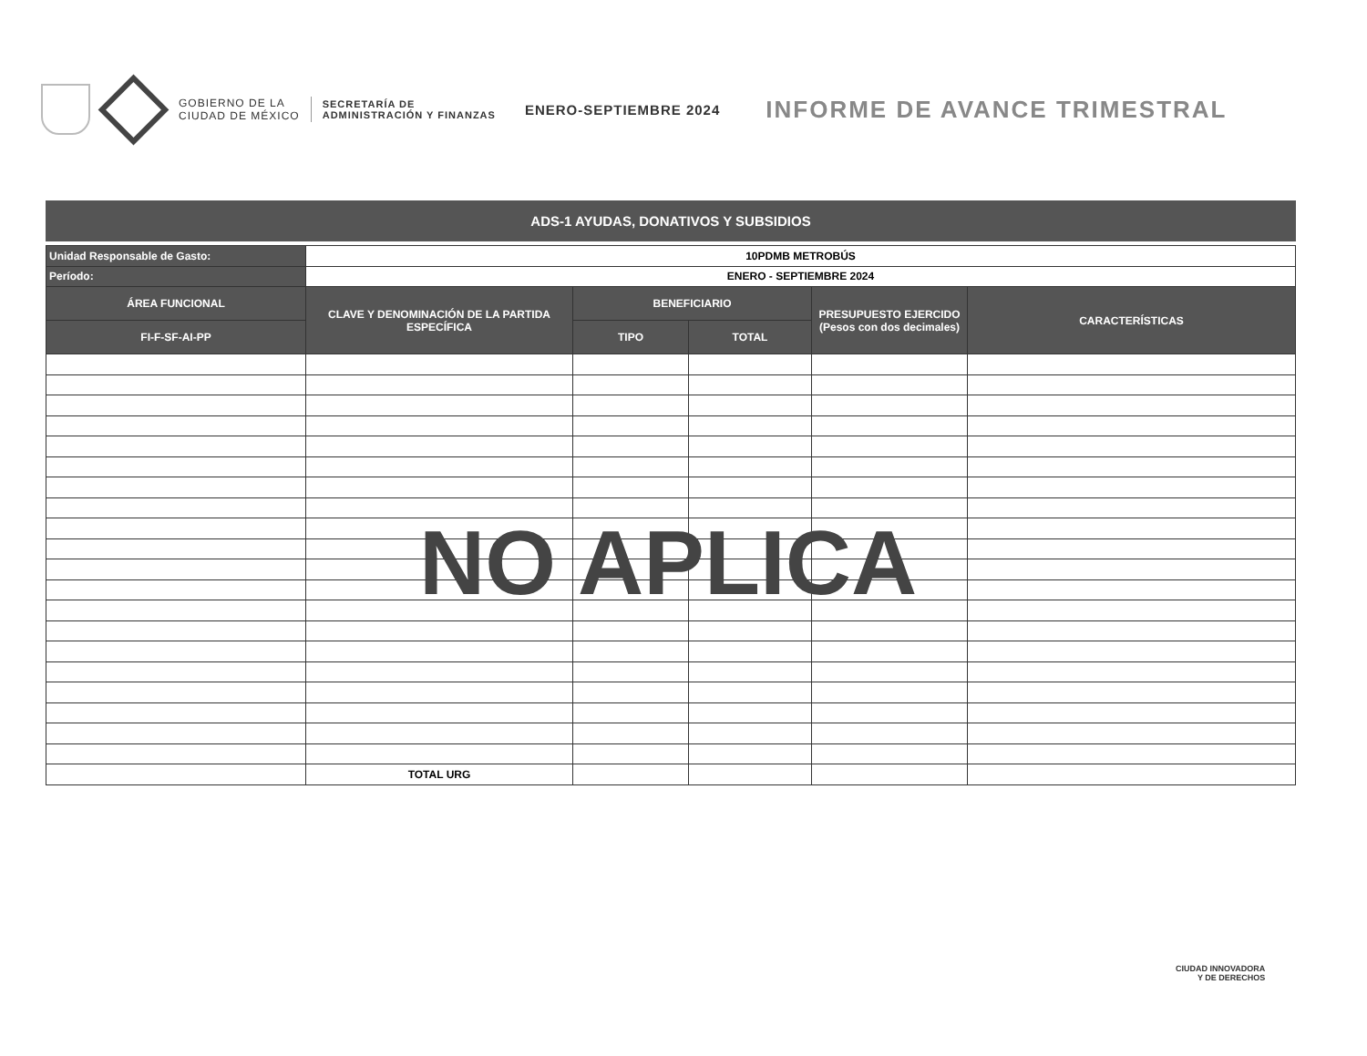GOBIERNO DE LA
CIUDAD DE MÉXICO
SECRETARÍA DE
ADMINISTRACIÓN Y FINANZAS
ENERO-SEPTIEMBRE 2024
INFORME DE AVANCE TRIMESTRAL
ADS-1 AYUDAS, DONATIVOS Y SUBSIDIOS
| Unidad Responsable de Gasto: | 10PDMB METROBÚS | | | | |
| Período: | ENERO - SEPTIEMBRE 2024 | | | | |
| ÁREA FUNCIONAL | CLAVE Y DENOMINACIÓN DE LA PARTIDA ESPECÍFICA | BENEFICIARIO | | PRESUPUESTO EJERCIDO (Pesos con dos decimales) | CARACTERÍSTICAS |
| FI-F-SF-AI-PP | | TIPO | TOTAL | | |
| | TOTAL URG | | | | |
NO APLICA
CIUDAD INNOVADORA
Y DE DERECHOS